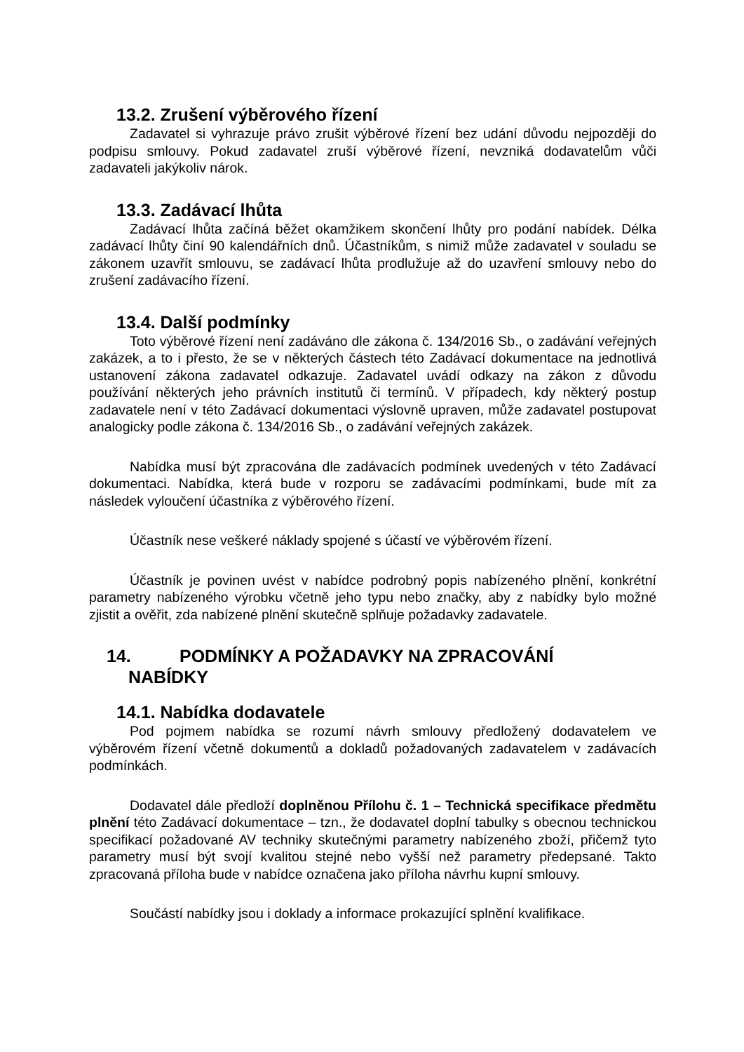13.2. Zrušení výběrového řízení
Zadavatel si vyhrazuje právo zrušit výběrové řízení bez udání důvodu nejpozději do podpisu smlouvy. Pokud zadavatel zruší výběrové řízení, nevzniká dodavatelům vůči zadavateli jakýkoliv nárok.
13.3. Zadávací lhůta
Zadávací lhůta začíná běžet okamžikem skončení lhůty pro podání nabídek. Délka zadávací lhůty činí 90 kalendářních dnů. Účastníkům, s nimiž může zadavatel v souladu se zákonem uzavřít smlouvu, se zadávací lhůta prodlužuje až do uzavření smlouvy nebo do zrušení zadávacího řízení.
13.4. Další podmínky
Toto výběrové řízení není zadáváno dle zákona č. 134/2016 Sb., o zadávání veřejných zakázek, a to i přesto, že se v některých částech této Zadávací dokumentace na jednotlivá ustanovení zákona zadavatel odkazuje. Zadavatel uvádí odkazy na zákon z důvodu používání některých jeho právních institutů či termínů. V případech, kdy některý postup zadavatele není v této Zadávací dokumentaci výslovně upraven, může zadavatel postupovat analogicky podle zákona č. 134/2016 Sb., o zadávání veřejných zakázek.
Nabídka musí být zpracována dle zadávacích podmínek uvedených v této Zadávací dokumentaci. Nabídka, která bude v rozporu se zadávacími podmínkami, bude mít za následek vyloučení účastníka z výběrového řízení.
Účastník nese veškeré náklady spojené s účastí ve výběrovém řízení.
Účastník je povinen uvést v nabídce podrobný popis nabízeného plnění, konkrétní parametry nabízeného výrobku včetně jeho typu nebo značky, aby z nabídky bylo možné zjistit a ověřit, zda nabízené plnění skutečně splňuje požadavky zadavatele.
14. PODMÍNKY A POŽADAVKY NA ZPRACOVÁNÍ
NABÍDKY
14.1. Nabídka dodavatele
Pod pojmem nabídka se rozumí návrh smlouvy předložený dodavatelem ve výběrovém řízení včetně dokumentů a dokladů požadovaných zadavatelem v zadávacích podmínkách.
Dodavatel dále předloží doplněnou Přílohu č. 1 – Technická specifikace předmětu plnění této Zadávací dokumentace – tzn., že dodavatel doplní tabulky s obecnou technickou specifikací požadované AV techniky skutečnými parametry nabízeného zboží, přičemž tyto parametry musí být svojí kvalitou stejné nebo vyšší než parametry předepsané. Takto zpracovaná příloha bude v nabídce označena jako příloha návrhu kupní smlouvy.
Součástí nabídky jsou i doklady a informace prokazující splnění kvalifikace.